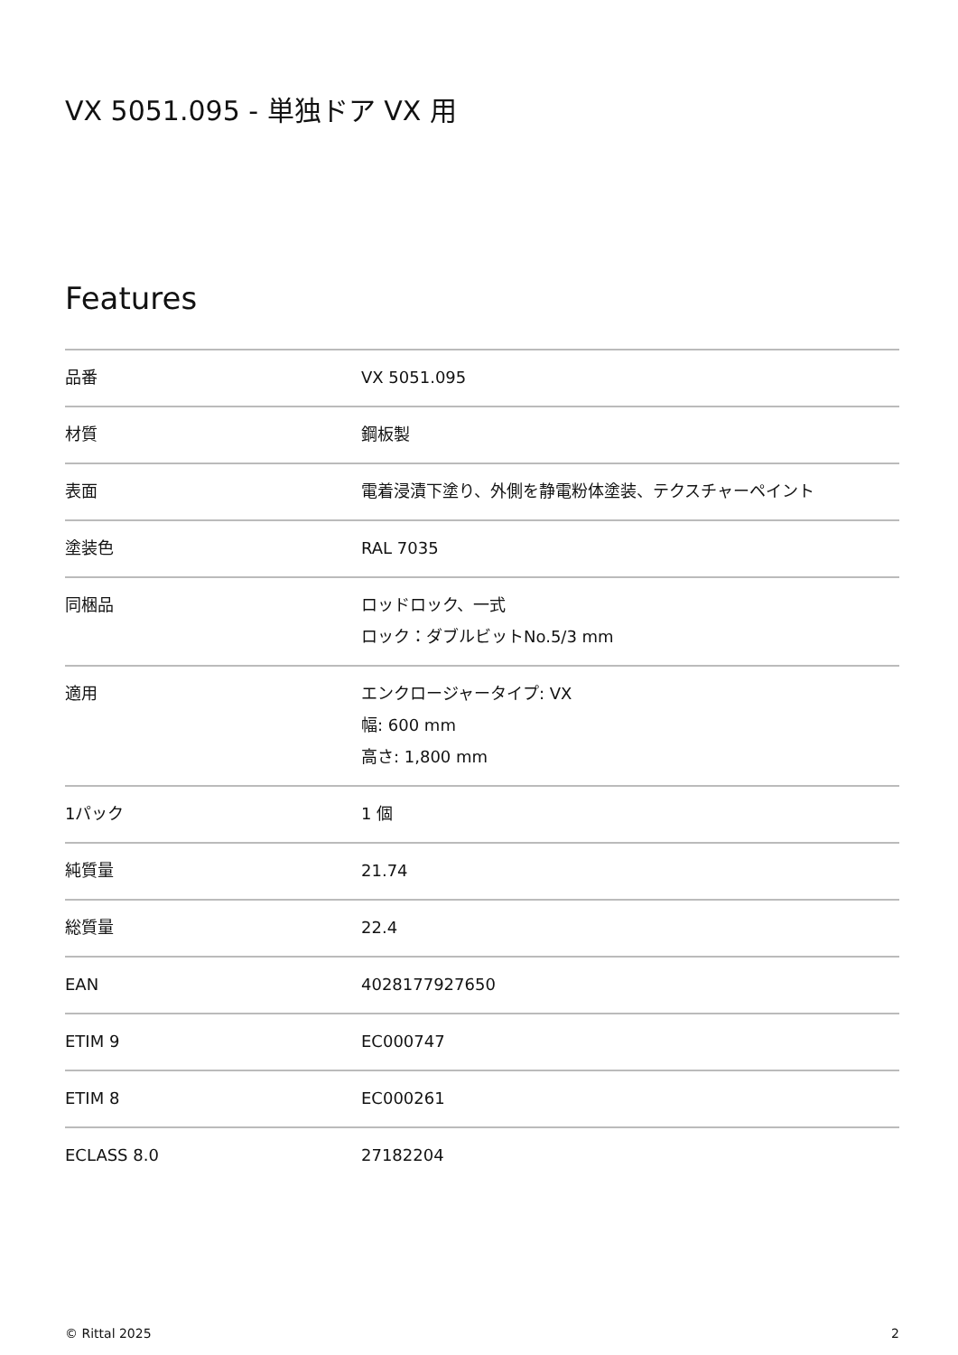VX 5051.095 - 単独ドア VX 用
Features
| 品番 | VX 5051.095 |
| 材質 | 鋼板製 |
| 表面 | 電着浸漬下塗り、外側を静電粉体塗装、テクスチャーペイント |
| 塗装色 | RAL 7035 |
| 同梱品 | ロッドロック、一式 ロック：ダブルビットNo.5/3 mm |
| 適用 | エンクロージャータイプ: VX 幅: 600 mm 高さ: 1,800 mm |
| 1パック | 1 個 |
| 純質量 | 21.74 |
| 総質量 | 22.4 |
| EAN | 4028177927650 |
| ETIM 9 | EC000747 |
| ETIM 8 | EC000261 |
| ECLASS 8.0 | 27182204 |
© Rittal 2025 2